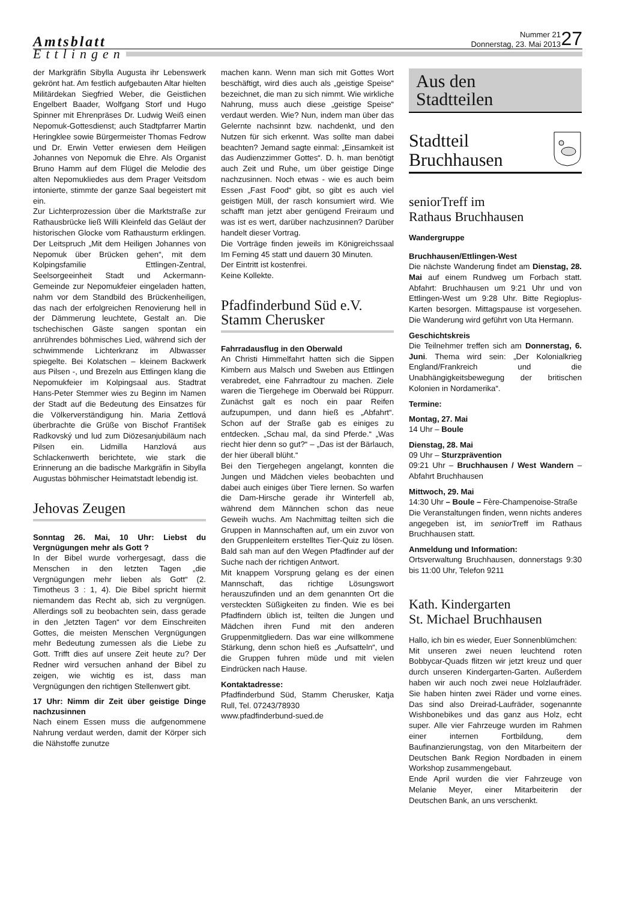Amtsblatt
Ettlingen
Nummer 21
Donnerstag, 23. Mai 2013
27
der Markgräfin Sibylla Augusta ihr Lebenswerk gekrönt hat. Am festlich aufgebauten Altar hielten Militärdekan Siegfried Weber, die Geistlichen Engelbert Baader, Wolfgang Storf und Hugo Spinner mit Ehrenpräses Dr. Ludwig Weiß einen Nepomuk-Gottesdienst; auch Stadtpfarrer Martin Heringklee sowie Bürgermeister Thomas Fedrow und Dr. Erwin Vetter erwiesen dem Heiligen Johannes von Nepomuk die Ehre. Als Organist Bruno Hamm auf dem Flügel die Melodie des alten Nepomukliedes aus dem Prager Veitsdom intonierte, stimmte der ganze Saal begeistert mit ein.
Zur Lichterprozession über die Marktstraße zur Rathausbrücke ließ Willi Kleinfeld das Geläut der historischen Glocke vom Rathausturm erklingen. Der Leitspruch „Mit dem Heiligen Johannes von Nepomuk über Brücken gehen“, mit dem Kolpingsfamilie Ettlingen-Zentral, Seelsorgeeinheit Stadt und Ackermann-Gemeinde zur Nepomukfeier eingeladen hatten, nahm vor dem Standbild des Brückenheiligen, das nach der erfolgreichen Renovierung hell in der Dämmerung leuchtete, Gestalt an. Die tschechischen Gäste sangen spontan ein anrührendes böhmisches Lied, während sich der schwimmende Lichterkranz im Albwasser spiegelte. Bei Kolatschen – kleinem Backwerk aus Pilsen -, und Brezeln aus Ettlingen klang die Nepomukfeier im Kolpingsaal aus. Stadtrat Hans-Peter Stemmer wies zu Beginn im Namen der Stadt auf die Bedeutung des Einsatzes für die Völkerverständigung hin. Maria Zettlová überbrachte die Grüße von Bischof František Radkovský und lud zum Diözesanjubiläum nach Pilsen ein. Lidmilla Hanzlová aus Schlackenwerth berichtete, wie stark die Erinnerung an die badische Markgräfin in Sibylla Augustas böhmischer Heimatstadt lebendig ist.
Jehovas Zeugen
Sonntag 26. Mai, 10 Uhr: Liebst du Vergnügungen mehr als Gott ?
In der Bibel wurde vorhergesagt, dass die Menschen in den letzten Tagen „die Vergnügungen mehr lieben als Gott“ (2. Timotheus 3 : 1, 4). Die Bibel spricht hiermit niemandem das Recht ab, sich zu vergnügen. Allerdings soll zu beobachten sein, dass gerade in den „letzten Tagen“ vor dem Einschreiten Gottes, die meisten Menschen Vergnügungen mehr Bedeutung zumessen als die Liebe zu Gott. Trifft dies auf unsere Zeit heute zu? Der Redner wird versuchen anhand der Bibel zu zeigen, wie wichtig es ist, dass man Vergnügungen den richtigen Stellenwert gibt.
17 Uhr: Nimm dir Zeit über geistige Dinge nachzusinnen
Nach einem Essen muss die aufgenommene Nahrung verdaut werden, damit der Körper sich die Nähstoffe zunutze
machen kann. Wenn man sich mit Gottes Wort beschäftigt, wird dies auch als „geistige Speise“ bezeichnet, die man zu sich nimmt. Wie wirkliche Nahrung, muss auch diese „geistige Speise“ verdaut werden. Wie? Nun, indem man über das Gelernte nachsinnt bzw. nachdenkt, und den Nutzen für sich erkennt. Was sollte man dabei beachten? Jemand sagte einmal: „Einsamkeit ist das Audienzzimmer Gottes“. D. h. man benötigt auch Zeit und Ruhe, um über geistige Dinge nachzusinnen. Noch etwas - wie es auch beim Essen „Fast Food“ gibt, so gibt es auch viel geistigen Müll, der rasch konsumiert wird. Wie schafft man jetzt aber genügend Freiraum und was ist es wert, darüber nachzusinnen? Darüber handelt dieser Vortrag.
Die Vorträge finden jeweils im Königreichssaal Im Ferning 45 statt und dauern 30 Minuten.
Der Eintritt ist kostenfrei.
Keine Kollekte.
Pfadfinderbund Süd e.V.
Stamm Cherusker
Fahrradausflug in den Oberwald
An Christi Himmelfahrt hatten sich die Sippen Kimbern aus Malsch und Sweben aus Ettlingen verabredet, eine Fahrradtour zu machen. Ziele waren die Tiergehege im Oberwald bei Rüppurr. Zunächst galt es noch ein paar Reifen aufzupumpen, und dann hieß es „Abfahrt“. Schon auf der Straße gab es einiges zu entdecken. „Schau mal, da sind Pferde.“ „Was riecht hier denn so gut?“ – „Das ist der Bärlauch, der hier überall blüht.“
Bei den Tiergehegen angelangt, konnten die Jungen und Mädchen vieles beobachten und dabei auch einiges über Tiere lernen. So warfen die Dam-Hirsche gerade ihr Winterfell ab, während dem Männchen schon das neue Geweih wuchs. Am Nachmittag teilten sich die Gruppen in Mannschaften auf, um ein zuvor von den Gruppenleitern erstelltes Tier-Quiz zu lösen. Bald sah man auf den Wegen Pfadfinder auf der Suche nach der richtigen Antwort.
Mit knappem Vorsprung gelang es der einen Mannschaft, das richtige Lösungswort herauszufinden und an dem genannten Ort die versteckten Süßigkeiten zu finden. Wie es bei Pfadfindern üblich ist, teilten die Jungen und Mädchen ihren Fund mit den anderen Gruppenmitgliedern. Das war eine willkommene Stärkung, denn schon hieß es „Aufsatteln“, und die Gruppen fuhren müde und mit vielen Eindrücken nach Hause.
Kontaktadresse:
Pfadfinderbund Süd, Stamm Cherusker, Katja Rull, Tel. 07243/78930
www.pfadfinderbund-sued.de
Aus den
Stadtteilen
Stadtteil
Bruchhausen
seniorTreff im
Rathaus Bruchhausen
Wandergruppe
Bruchhausen/Ettlingen-West
Die nächste Wanderung findet am Dienstag, 28. Mai auf einem Rundweg um Forbach statt. Abfahrt: Bruchhausen um 9:21 Uhr und von Ettlingen-West um 9:28 Uhr. Bitte Regioplus-Karten besorgen. Mittagspause ist vorgesehen. Die Wanderung wird geführt von Uta Hermann.
Geschichtskreis
Die Teilnehmer treffen sich am Donnerstag, 6. Juni. Thema wird sein: „Der Kolonialkrieg England/Frankreich und die Unabhängigkeitsbewegung der britischen Kolonien in Nordamerika“.
Termine:
Montag, 27. Mai
14 Uhr – Boule
Dienstag, 28. Mai
09 Uhr – Sturzprävention
09:21 Uhr – Bruchhausen / West Wandern – Abfahrt Bruchhausen
Mittwoch, 29. Mai
14:30 Uhr – Boule – Fère-Champenoise-Straße
Die Veranstaltungen finden, wenn nichts anderes angegeben ist, im senior Treff im Rathaus Bruchhausen statt.
Anmeldung und Information:
Ortsverwaltung Bruchhausen, donnerstags 9:30 bis 11:00 Uhr, Telefon 9211
Kath. Kindergarten
St. Michael Bruchhausen
Hallo, ich bin es wieder, Euer Sonnenblümchen:
Mit unseren zwei neuen leuchtend roten Bobbycar-Quads flitzen wir jetzt kreuz und quer durch unseren Kindergarten-Garten. Außerdem haben wir auch noch zwei neue Holzlaufräder. Sie haben hinten zwei Räder und vorne eines. Das sind also Dreirad-Laufräder, sogenannte Wishbonebikes und das ganz aus Holz, echt super. Alle vier Fahrzeuge wurden im Rahmen einer internen Fortbildung, dem Baufinanzierungstag, von den Mitarbeitern der Deutschen Bank Region Nordbaden in einem Workshop zusammengebaut.
Ende April wurden die vier Fahrzeuge von Melanie Meyer, einer Mitarbeiterin der Deutschen Bank, an uns verschenkt.